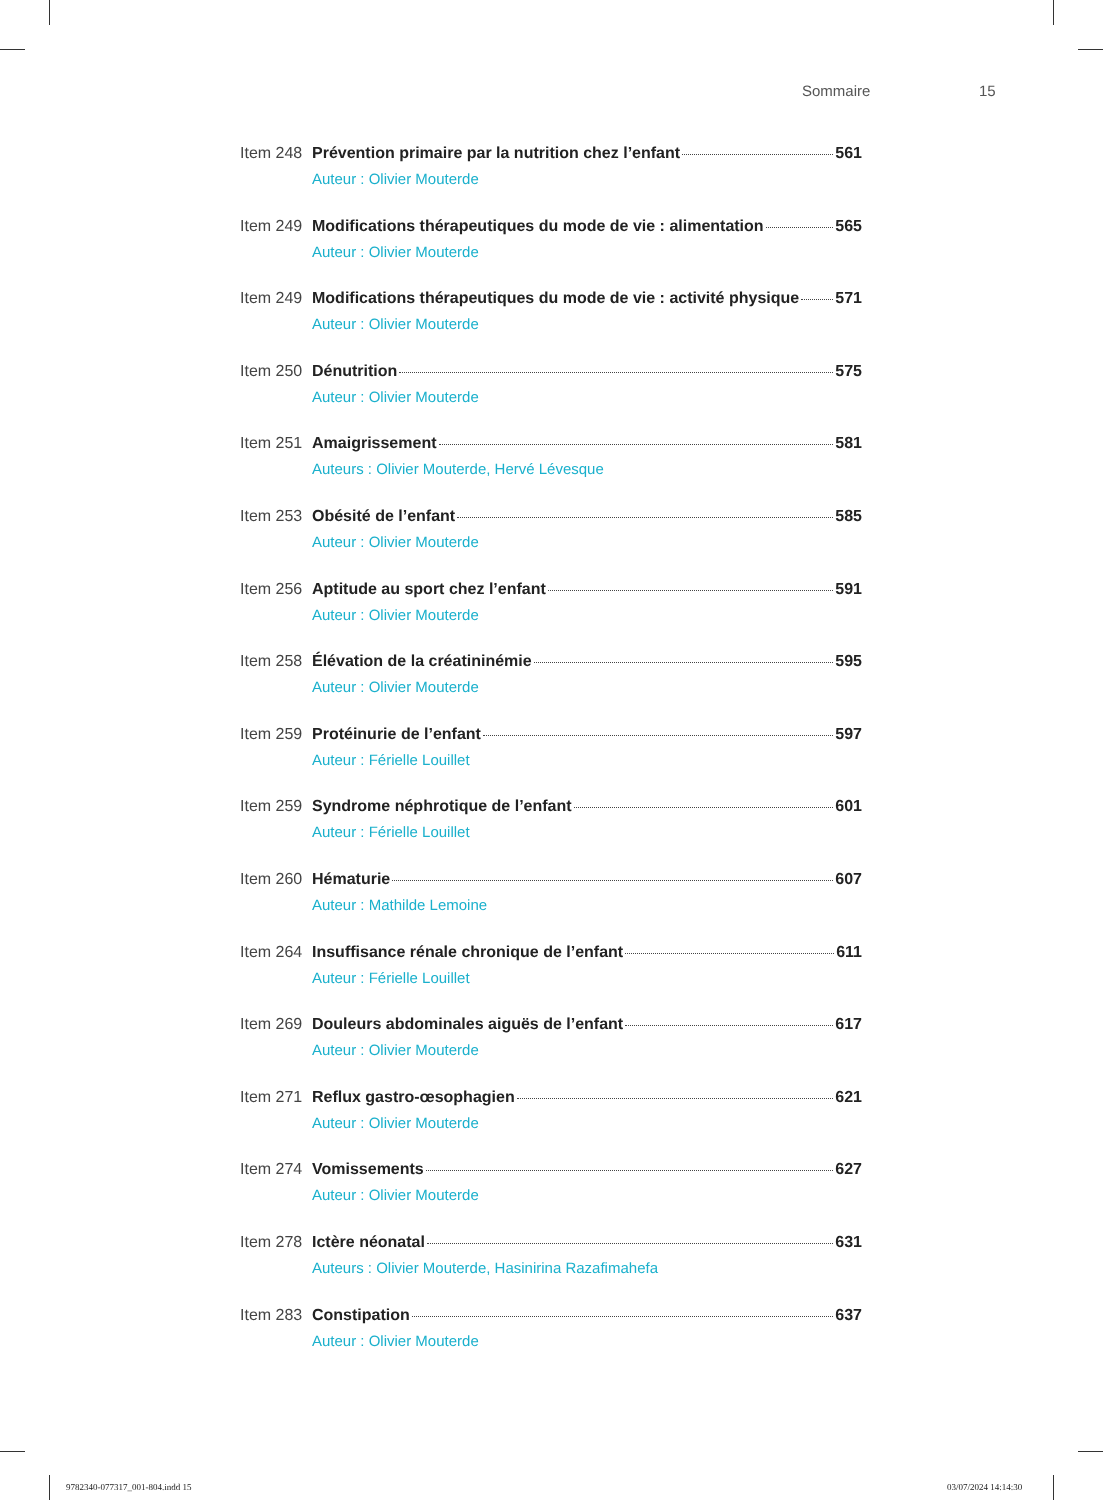Sommaire 15
Item 248 Prévention primaire par la nutrition chez l’enfant 561
Auteur : Olivier Mouterde
Item 249 Modifications thérapeutiques du mode de vie : alimentation 565
Auteur : Olivier Mouterde
Item 249 Modifications thérapeutiques du mode de vie : activité physique 571
Auteur : Olivier Mouterde
Item 250 Dénutrition 575
Auteur : Olivier Mouterde
Item 251 Amaigrissement 581
Auteurs : Olivier Mouterde, Hervé Lévesque
Item 253 Obésité de l’enfant 585
Auteur : Olivier Mouterde
Item 256 Aptitude au sport chez l’enfant 591
Auteur : Olivier Mouterde
Item 258 Élévation de la créatininémie 595
Auteur : Olivier Mouterde
Item 259 Protéinurie de l’enfant 597
Auteur : Férielle Louillet
Item 259 Syndrome néphrotique de l’enfant 601
Auteur : Férielle Louillet
Item 260 Hématurie 607
Auteur : Mathilde Lemoine
Item 264 Insuffisance rénale chronique de l’enfant 611
Auteur : Férielle Louillet
Item 269 Douleurs abdominales aiguës de l’enfant 617
Auteur : Olivier Mouterde
Item 271 Reflux gastro-œsophagien 621
Auteur : Olivier Mouterde
Item 274 Vomissements 627
Auteur : Olivier Mouterde
Item 278 Ictère néonatal 631
Auteurs : Olivier Mouterde, Hasinirina Razafimahefa
Item 283 Constipation 637
Auteur : Olivier Mouterde
9782340-077317_001-804.indd 15 03/07/2024 14:14:30